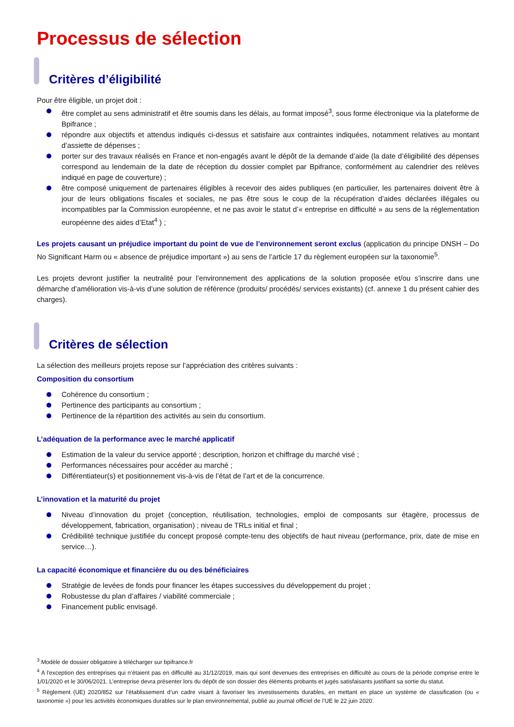Processus de sélection
Critères d’éligibilité
Pour être éligible, un projet doit :
être complet au sens administratif et être soumis dans les délais, au format imposé<sup>3</sup>, sous forme électronique via la plateforme de Bpifrance ;
répondre aux objectifs et attendus indiqués ci-dessus et satisfaire aux contraintes indiquées, notamment relatives au montant d’assiette de dépenses ;
porter sur des travaux réalisés en France et non-engagés avant le dépôt de la demande d’aide (la date d’éligibilité des dépenses correspond au lendemain de la date de réception du dossier complet par Bpifrance, conformément au calendrier des relèves indiqué en page de couverture) ;
être composé uniquement de partenaires éligibles à recevoir des aides publiques (en particulier, les partenaires doivent être à jour de leurs obligations fiscales et sociales, ne pas être sous le coup de la récupération d’aides déclarées illégales ou incompatibles par la Commission européenne, et ne pas avoir le statut d’« entreprise en difficulté » au sens de la réglementation européenne des aides d’Etat<sup>4</sup> ) ;
Les projets causant un préjudice important du point de vue de l’environnement seront exclus (application du principe DNSH – Do No Significant Harm ou « absence de préjudice important ») au sens de l’article 17 du règlement européen sur la taxonomie<sup>5</sup>.
Les projets devront justifier la neutralité pour l’environnement des applications de la solution proposée et/ou s’inscrire dans une démarche d’amélioration vis-à-vis d’une solution de référence (produits/ procédés/ services existants) (cf. annexe 1 du présent cahier des charges).
Critères de sélection
La sélection des meilleurs projets repose sur l’appréciation des critères suivants :
Composition du consortium
Cohérence du consortium ;
Pertinence des participants au consortium ;
Pertinence de la répartition des activités au sein du consortium.
L’adéquation de la performance avec le marché applicatif
Estimation de la valeur du service apporté ; description, horizon et chiffrage du marché visé ;
Performances nécessaires pour accéder au marché ;
Différentiateur(s) et positionnement vis-à-vis de l’état de l’art et de la concurrence.
L’innovation et la maturité du projet
Niveau d’innovation du projet (conception, réutilisation, technologies, emploi de composants sur étagère, processus de développement, fabrication, organisation) ; niveau de TRLs initial et final ;
Crédibilité technique justifiée du concept proposé compte-tenu des objectifs de haut niveau (performance, prix, date de mise en service…).
La capacité économique et financière du ou des bénéficiaires
Stratégie de levées de fonds pour financer les étapes successives du développement du projet ;
Robustesse du plan d’affaires / viabilité commerciale ;
Financement public envisagé.
<sup>3</sup> Modèle de dossier obligatoire à télécharger sur bpifrance.fr
<sup>4</sup> A l'exception des entreprises qui n’étaient pas en difficulté au 31/12/2019, mais qui sont devenues des entreprises en difficulté au cours de la période comprise entre le 1/01/2020 et le 30/06/2021. L’entreprise devra présenter lors du dépôt de son dossier des éléments probants et jugés satisfaisants justifiant sa sortie du statut.
<sup>5</sup> Règlement (UE) 2020/852 sur l’établissement d’un cadre visant à favoriser les investissements durables, en mettant en place un système de classification (ou « taxonomie ») pour les activités économiques durables sur le plan environnemental, publié au journal officiel de l’UE le 22 juin 2020.